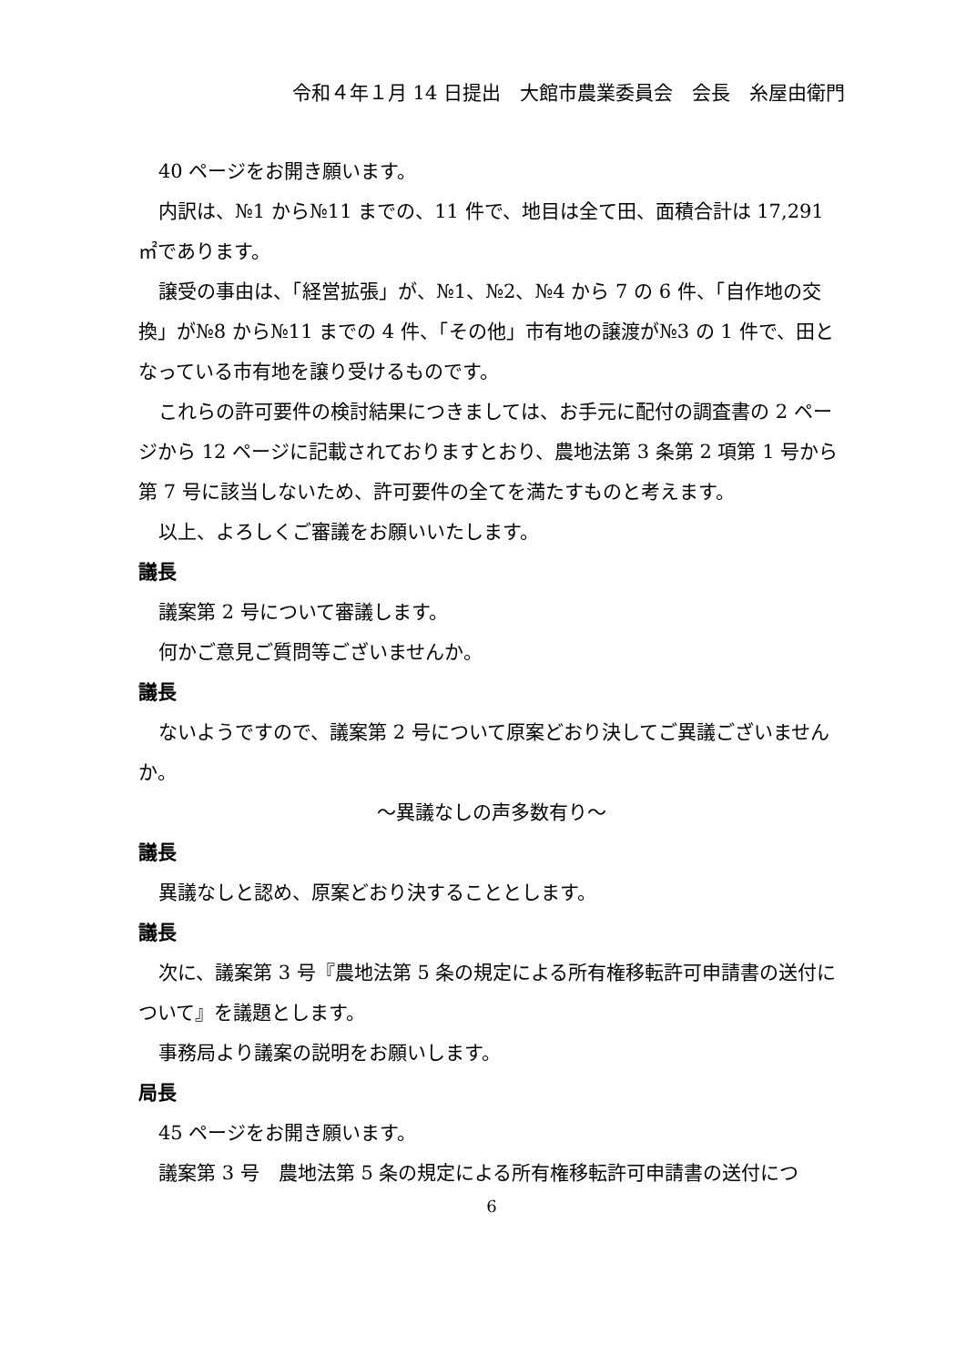令和４年１月 14 日提出　大館市農業委員会　会長　糸屋由衛門
40 ページをお開き願います。
内訳は、№1 から№11 までの、11 件で、地目は全て田、面積合計は 17,291 ㎡であります。
譲受の事由は、「経営拡張」が、№1、№2、№4 から 7 の 6 件、「自作地の交換」が№8 から№11 までの 4 件、「その他」市有地の譲渡が№3 の 1 件で、田となっている市有地を譲り受けるものです。
これらの許可要件の検討結果につきましては、お手元に配付の調査書の 2 ページから 12 ページに記載されておりますとおり、農地法第 3 条第 2 項第 1 号から第 7 号に該当しないため、許可要件の全てを満たすものと考えます。
以上、よろしくご審議をお願いいたします。
議長
議案第 2 号について審議します。
何かご意見ご質問等ございませんか。
議長
ないようですので、議案第 2 号について原案どおり決してご異議ございませんか。
～異議なしの声多数有り～
議長
異議なしと認め、原案どおり決することとします。
議長
次に、議案第 3 号『農地法第 5 条の規定による所有権移転許可申請書の送付について』を議題とします。
事務局より議案の説明をお願いします。
局長
45 ページをお開き願います。
議案第 3 号　農地法第 5 条の規定による所有権移転許可申請書の送付につ
6